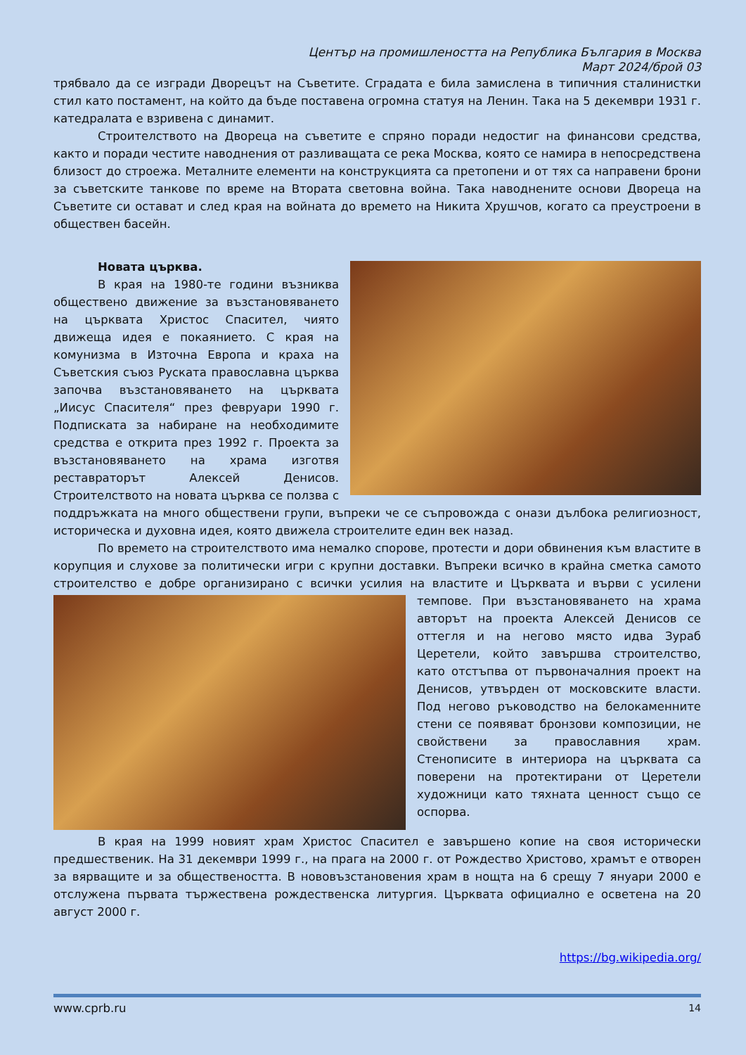Център на промишлеността на Република България в Москва
Март 2024/брой 03
трябвало да се изгради Дворецът на Съветите. Сградата е била замислена в типичния сталинистки стил като постамент, на който да бъде поставена огромна статуя на Ленин. Така на 5 декември 1931 г. катедралата е взривена с динамит.
Строителството на Двореца на съветите е спряно поради недостиг на финансови средства, както и поради честите наводнения от разливащата се река Москва, която се намира в непосредствена близост до строежа. Металните елементи на конструкцията са претопени и от тях са направени брони за съветските танкове по време на Втората световна война. Така наводнените основи Двореца на Съветите си остават и след края на войната до времето на Никита Хрушчов, когато са преустроени в обществен басейн.
Новата църква.
В края на 1980-те години възниква обществено движение за възстановяването на църквата Христос Спасител, чиято движеща идея е покаянието. С края на комунизма в Източна Европа и краха на Съветския съюз Руската православна църква започва възстановяването на църквата „Иисус Спасителя“ през февруари 1990 г. Подписката за набиране на необходимите средства е открита през 1992 г. Проекта за възстановяването на храма изготвя реставраторът Алексей Денисов. Строителството на новата църква се ползва с поддръжката на много обществени групи, въпреки че се съпровожда с онази дълбока религиозност, историческа и духовна идея, която движела строителите един век назад.
По времето на строителството има немалко спорове, протести и дори обвинения към властите в корупция и слухове за политически игри с крупни доставки. Въпреки всичко в крайна сметка самото строителство е добре организирано с всички усилия на властите и Църквата и върви с усилени темпове. При възстановяването на храма авторът на проекта Алексей Денисов се оттегля и на негово място идва Зураб Церетели, който завършва строителство, като отстъпва от първоначалния проект на Денисов, утвърден от московските власти. Под негово ръководство на белокаменните стени се появяват бронзови композиции, не свойствени за православния храм. Стенописите в интериора на църквата са поверени на протектирани от Церетели художници като тяхната ценност също се оспорва.
В края на 1999 новият храм Христос Спасител е завършено копие на своя исторически предшественик. На 31 декември 1999 г., на прага на 2000 г. от Рождество Христово, храмът е отворен за вярващите и за обществеността. В нововъзстановения храм в нощта на 6 срещу 7 януари 2000 е отслужена първата тържествена рождественска литургия. Църквата официално е осветена на 20 август 2000 г.
https://bg.wikipedia.org/
www.cprb.ru 14